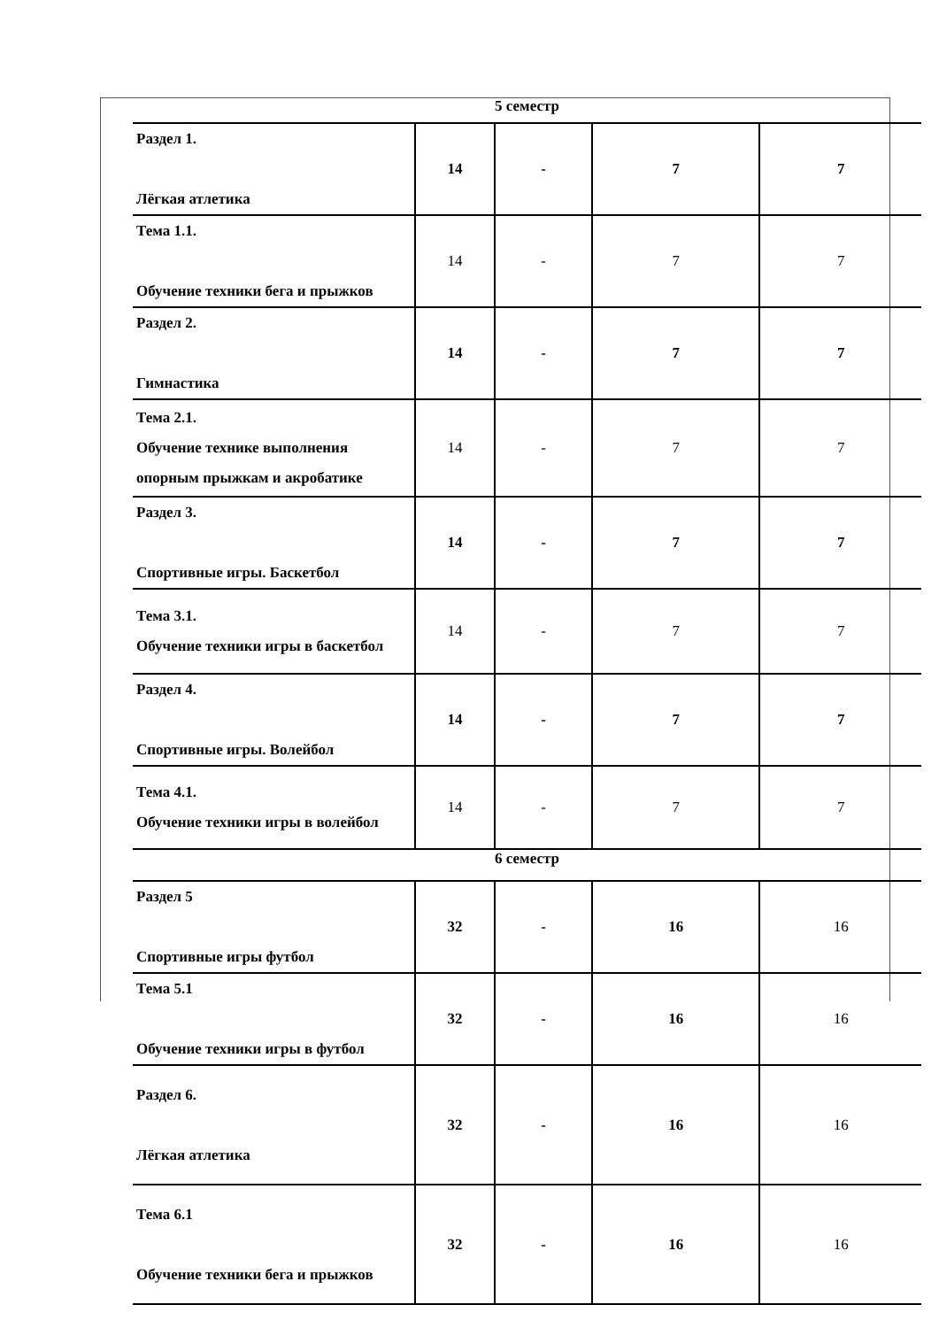| 5 семестр | | | | |
| Раздел 1. Лёгкая атлетика | 14 | - | 7 | 7 |
| Тема 1.1. Обучение техники бега и прыжков | 14 | - | 7 | 7 |
| Раздел 2. Гимнастика | 14 | - | 7 | 7 |
| Тема 2.1. Обучение технике выполнения опорным прыжкам и акробатике | 14 | - | 7 | 7 |
| Раздел 3. Спортивные игры. Баскетбол | 14 | - | 7 | 7 |
| Тема 3.1. Обучение техники игры в баскетбол | 14 | - | 7 | 7 |
| Раздел 4. Спортивные игры. Волейбол | 14 | - | 7 | 7 |
| Тема 4.1. Обучение техники игры в волейбол | 14 | - | 7 | 7 |
| 6 семестр | | | | |
| Раздел 5 Спортивные игры футбол | 32 | - | 16 | 16 |
| Тема 5.1 Обучение техники игры в футбол | 32 | - | 16 | 16 |
| Раздел 6. Лёгкая атлетика | 32 | - | 16 | 16 |
| Тема 6.1 Обучение техники бега и прыжков | 32 | - | 16 | 16 |